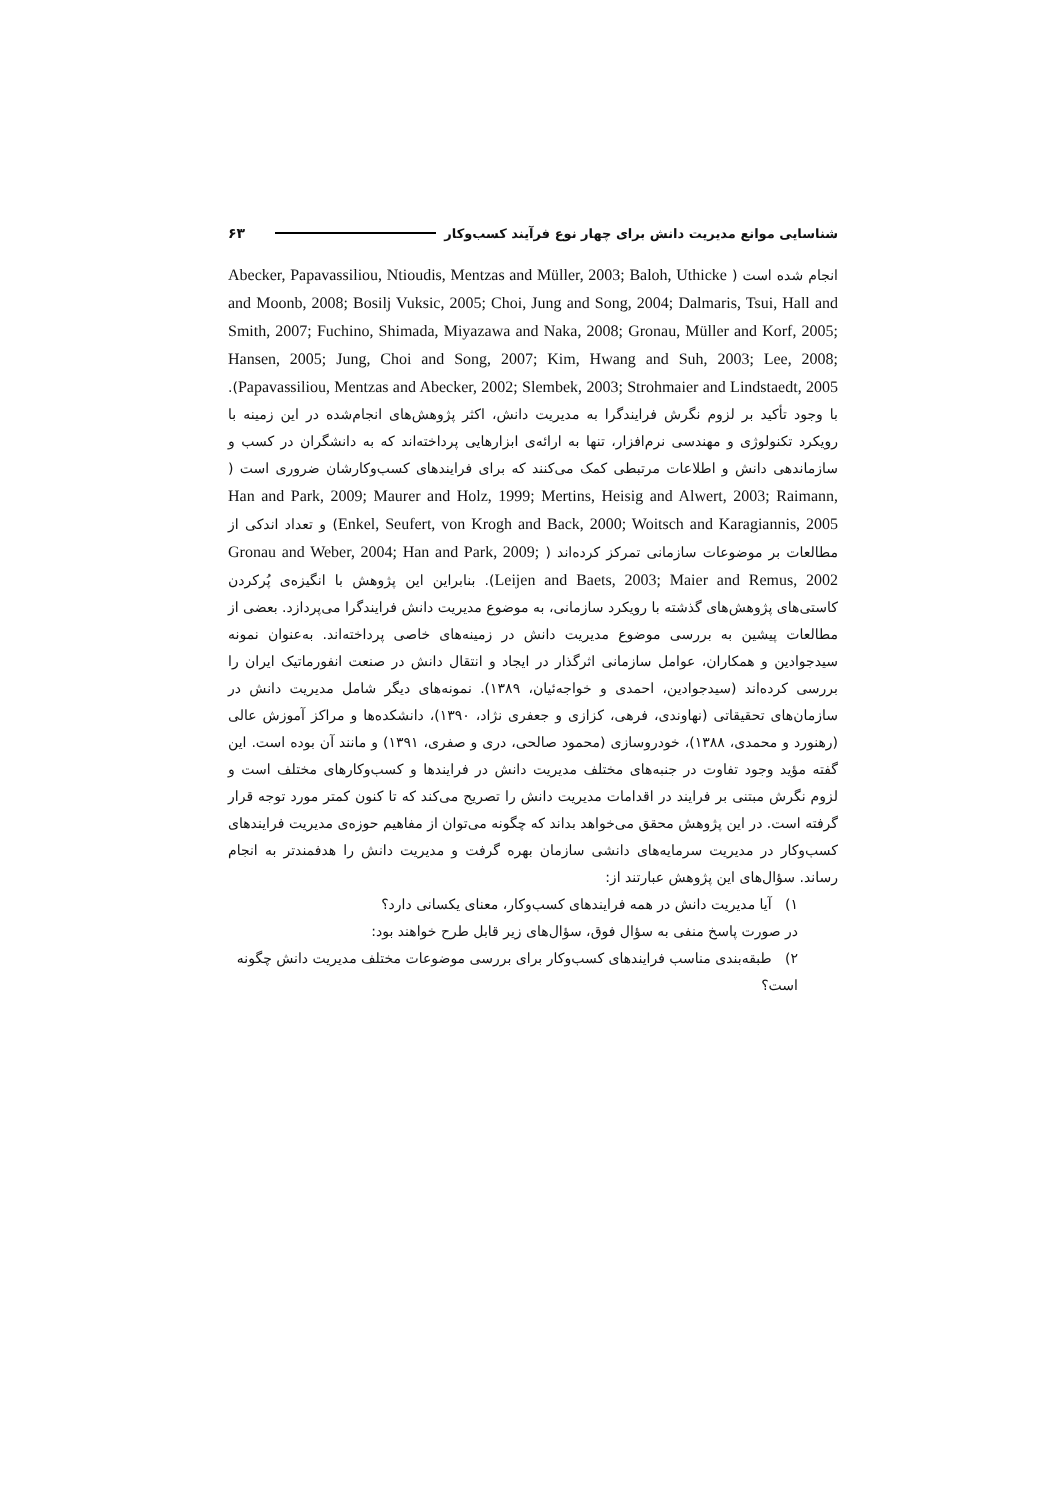شناسایی موانع مدیریت دانش برای چهار نوع فرآیند کسب‌وکار ۶۳
انجام شده است ( Abecker, Papavassiliou, Ntioudis, Mentzas and Müller, 2003; Baloh, Uthicke and Moonb, 2008; Bosilj Vuksic, 2005; Choi, Jung and Song, 2004; Dalmaris, Tsui, Hall and Smith, 2007; Fuchino, Shimada, Miyazawa and Naka, 2008; Gronau, Müller and Korf, 2005; Hansen, 2005; Jung, Choi and Song, 2007; Kim, Hwang and Suh, 2003; Lee, 2008; Papavassiliou, Mentzas and Abecker, 2002; Slembek, 2003; Strohmaier and Lindstaedt, 2005). با وجود تأکید بر لزوم نگرش فرایندگرا به مدیریت دانش، اکثر پژوهش‌های انجام‌شده در این زمینه با رویکرد تکنولوژی و مهندسی نرم‌افزار، تنها به ارائه‌ی ابزارهایی پرداخته‌اند که به دانشگران در کسب و سازماندهی دانش و اطلاعات مرتبطی کمک می‌کنند که برای فرایندهای کسب‌وکارشان ضروری است ( Han and Park, 2009; Maurer and Holz, 1999; Mertins, Heisig and Alwert, 2003; Raimann, Enkel, Seufert, von Krogh and Back, 2000; Woitsch and Karagiannis, 2005) و تعداد اندکی از مطالعات بر موضوعات سازمانی تمرکز کرده‌اند ( Gronau and Weber, 2004; Han and Park, 2009; Leijen and Baets, 2003; Maier and Remus, 2002). بنابراین این پژوهش با انگیزه‌ی پُرکردن کاستی‌های پژوهش‌های گذشته با رویکرد سازمانی، به موضوع مدیریت دانش فرایندگرا می‌پردازد. بعضی از مطالعات پیشین به بررسی موضوع مدیریت دانش در زمینه‌های خاصی پرداخته‌اند. به‌عنوان نمونه سیدجوادین و همکاران، عوامل سازمانی اثرگذار در ایجاد و انتقال دانش در صنعت انفورماتیک ایران را بررسی کرده‌اند (سیدجوادین، احمدی و خواجه‌ئیان، ۱۳۸۹). نمونه‌های دیگر شامل مدیریت دانش در سازمان‌های تحقیقاتی (نهاوندی، فرهی، کزازی و جعفری نژاد، ۱۳۹۰)، دانشکده‌ها و مراکز آموزش عالی (رهنورد و محمدی، ۱۳۸۸)، خودروسازی (محمود صالحی، دری و صفری، ۱۳۹۱) و مانند آن بوده است. این گفته مؤید وجود تفاوت در جنبه‌های مختلف مدیریت دانش در فرایندها و کسب‌وکارهای مختلف است و لزوم نگرش مبتنی بر فرایند در اقدامات مدیریت دانش را تصریح می‌کند که تا کنون کمتر مورد توجه قرار گرفته است. در این پژوهش محقق می‌خواهد بداند که چگونه می‌توان از مفاهیم حوزه‌ی مدیریت فرایندهای کسب‌وکار در مدیریت سرمایه‌های دانشی سازمان بهره گرفت و مدیریت دانش را هدفمندتر به انجام رساند. سؤال‌های این پژوهش عبارتند از:
۱) آیا مدیریت دانش در همه فرایندهای کسب‌وکار، معنای یکسانی دارد؟
در صورت پاسخ منفی به سؤال فوق، سؤال‌های زیر قابل طرح خواهند بود:
۲) طبقه‌بندی مناسب فرایندهای کسب‌وکار برای بررسی موضوعات مختلف مدیریت دانش چگونه است؟